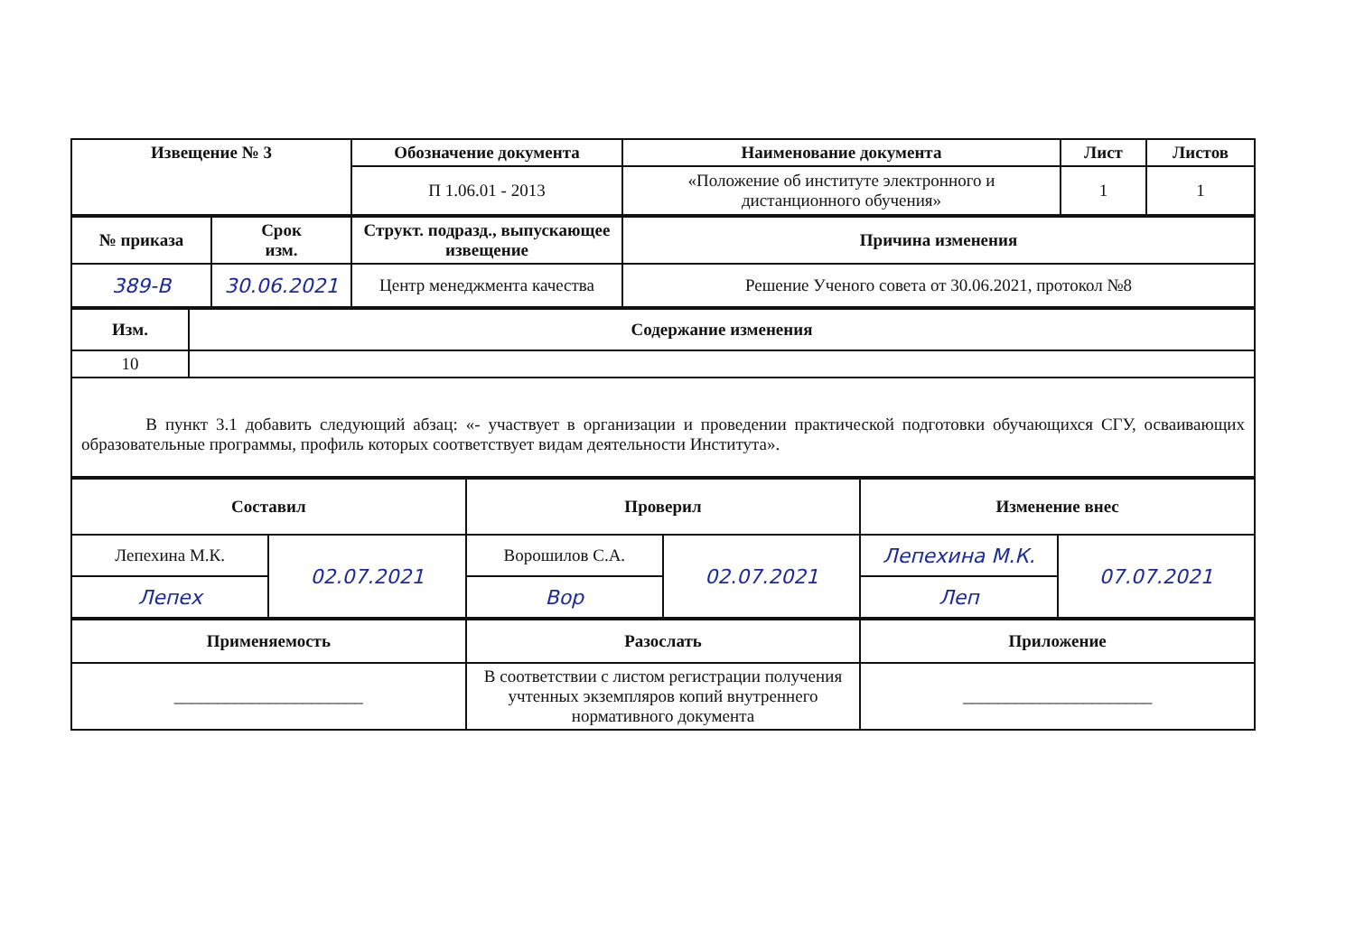| Извещение № 3 | Обозначение документа | Наименование документа | Лист | Листов |
| --- | --- | --- | --- | --- |
| | П 1.06.01 - 2013 | «Положение об институте электронного и дистанционного обучения» | 1 | 1 |
| № приказа | Срок изм. | Структ. подразд., выпускающее извещение | Причина изменения |
| --- | --- | --- | --- |
| 389-В | 30.06.2021 | Центр менеджмента качества | Решение Ученого совета от 30.06.2021, протокол №8 |
| Изм. | Содержание изменения |
| --- | --- |
| 10 | |
| В пункт 3.1 добавить следующий абзац: «- участвует в организации и проведении практической подготовки обучающихся СГУ, осваивающих образовательные программы, профиль которых соответствует видам деятельности Института». | |
| Составил | | Проверил | | Изменение внес | |
| --- | --- | --- | --- | --- | --- |
| Лепехина М.К. | 02.07.2021 | Ворошилов С.А. | 02.07.2021 | Лепехина М.К. | 07.07.2021 |
| Лепех | | Вор | | Леп | |
| Применяемость | Разослать | Приложение |
| --- | --- | --- |
| ______________________ | В соответствии с листом регистрации получения учтенных экземпляров копий внутреннего нормативного документа | ______________________ |